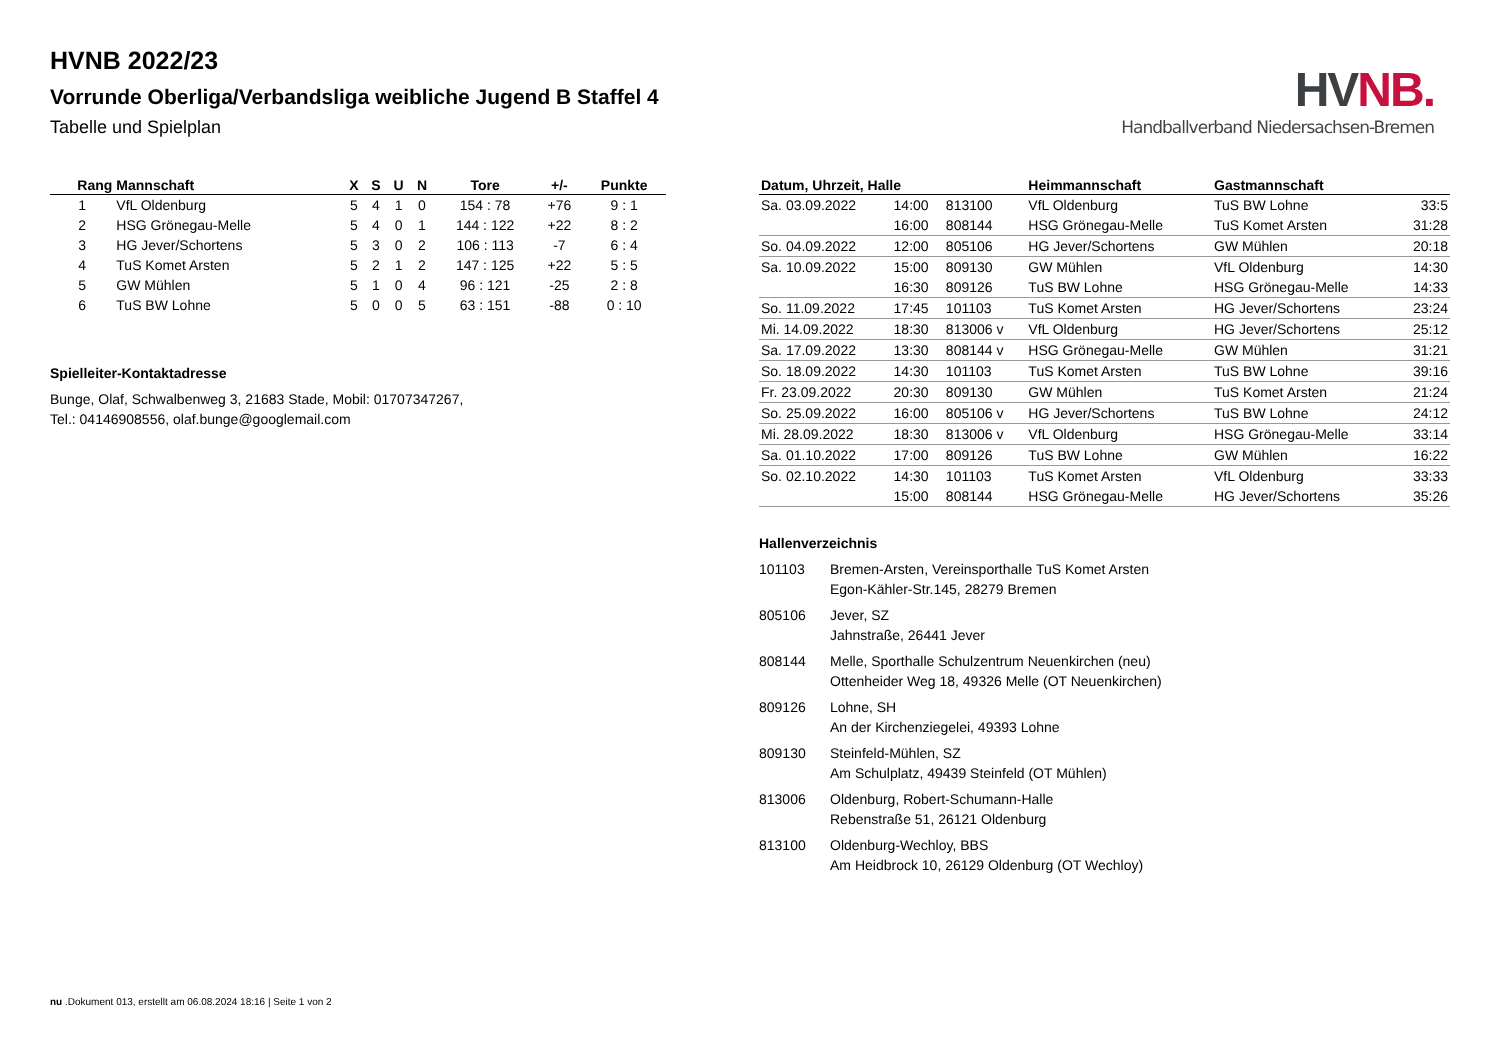HV NB.
Handballverband Niedersachsen-Bremen
HVNB 2022/23
Vorrunde Oberliga/Verbandsliga weibliche Jugend B Staffel 4
Tabelle und Spielplan
| Rang | Mannschaft | X | S | U | N | Tore | +/- | Punkte |
| --- | --- | --- | --- | --- | --- | --- | --- | --- |
| 1 | VfL Oldenburg | 5 | 4 | 1 | 0 | 154 : 78 | +76 | 9 : 1 |
| 2 | HSG Grönegau-Melle | 5 | 4 | 0 | 1 | 144 : 122 | +22 | 8 : 2 |
| 3 | HG Jever/Schortens | 5 | 3 | 0 | 2 | 106 : 113 | -7 | 6 : 4 |
| 4 | TuS Komet Arsten | 5 | 2 | 1 | 2 | 147 : 125 | +22 | 5 : 5 |
| 5 | GW Mühlen | 5 | 1 | 0 | 4 | 96 : 121 | -25 | 2 : 8 |
| 6 | TuS BW Lohne | 5 | 0 | 0 | 5 | 63 : 151 | -88 | 0 : 10 |
Spielleiter-Kontaktadresse
Bunge, Olaf, Schwalbenweg 3, 21683 Stade, Mobil: 01707347267,
Tel.: 04146908556, olaf.bunge@googlemail.com
| Datum, Uhrzeit, Halle | | | Heimmannschaft | Gastmannschaft | |
| --- | --- | --- | --- | --- | --- |
| Sa. 03.09.2022 | 14:00 | 813100 | VfL Oldenburg | TuS BW Lohne | 33:5 |
| | 16:00 | 808144 | HSG Grönegau-Melle | TuS Komet Arsten | 31:28 |
| So. 04.09.2022 | 12:00 | 805106 | HG Jever/Schortens | GW Mühlen | 20:18 |
| Sa. 10.09.2022 | 15:00 | 809130 | GW Mühlen | VfL Oldenburg | 14:30 |
| | 16:30 | 809126 | TuS BW Lohne | HSG Grönegau-Melle | 14:33 |
| So. 11.09.2022 | 17:45 | 101103 | TuS Komet Arsten | HG Jever/Schortens | 23:24 |
| Mi. 14.09.2022 | 18:30 | 813006 v | VfL Oldenburg | HG Jever/Schortens | 25:12 |
| Sa. 17.09.2022 | 13:30 | 808144 v | HSG Grönegau-Melle | GW Mühlen | 31:21 |
| So. 18.09.2022 | 14:30 | 101103 | TuS Komet Arsten | TuS BW Lohne | 39:16 |
| Fr. 23.09.2022 | 20:30 | 809130 | GW Mühlen | TuS Komet Arsten | 21:24 |
| So. 25.09.2022 | 16:00 | 805106 v | HG Jever/Schortens | TuS BW Lohne | 24:12 |
| Mi. 28.09.2022 | 18:30 | 813006 v | VfL Oldenburg | HSG Grönegau-Melle | 33:14 |
| Sa. 01.10.2022 | 17:00 | 809126 | TuS BW Lohne | GW Mühlen | 16:22 |
| So. 02.10.2022 | 14:30 | 101103 | TuS Komet Arsten | VfL Oldenburg | 33:33 |
| | 15:00 | 808144 | HSG Grönegau-Melle | HG Jever/Schortens | 35:26 |
Hallenverzeichnis
101103 Bremen-Arsten, Vereinsporthalle TuS Komet Arsten
Egon-Kähler-Str.145, 28279 Bremen
805106 Jever, SZ
Jahnstraße, 26441 Jever
808144 Melle, Sporthalle Schulzentrum Neuenkirchen (neu)
Ottenheider Weg 18, 49326 Melle (OT Neuenkirchen)
809126 Lohne, SH
An der Kirchenziegelei, 49393 Lohne
809130 Steinfeld-Mühlen, SZ
Am Schulplatz, 49439 Steinfeld (OT Mühlen)
813006 Oldenburg, Robert-Schumann-Halle
Rebenstraße 51, 26121 Oldenburg
813100 Oldenburg-Wechloy, BBS
Am Heidbrock 10, 26129 Oldenburg (OT Wechloy)
nu .Dokument 013, erstellt am 06.08.2024 18:16 | Seite 1 von 2